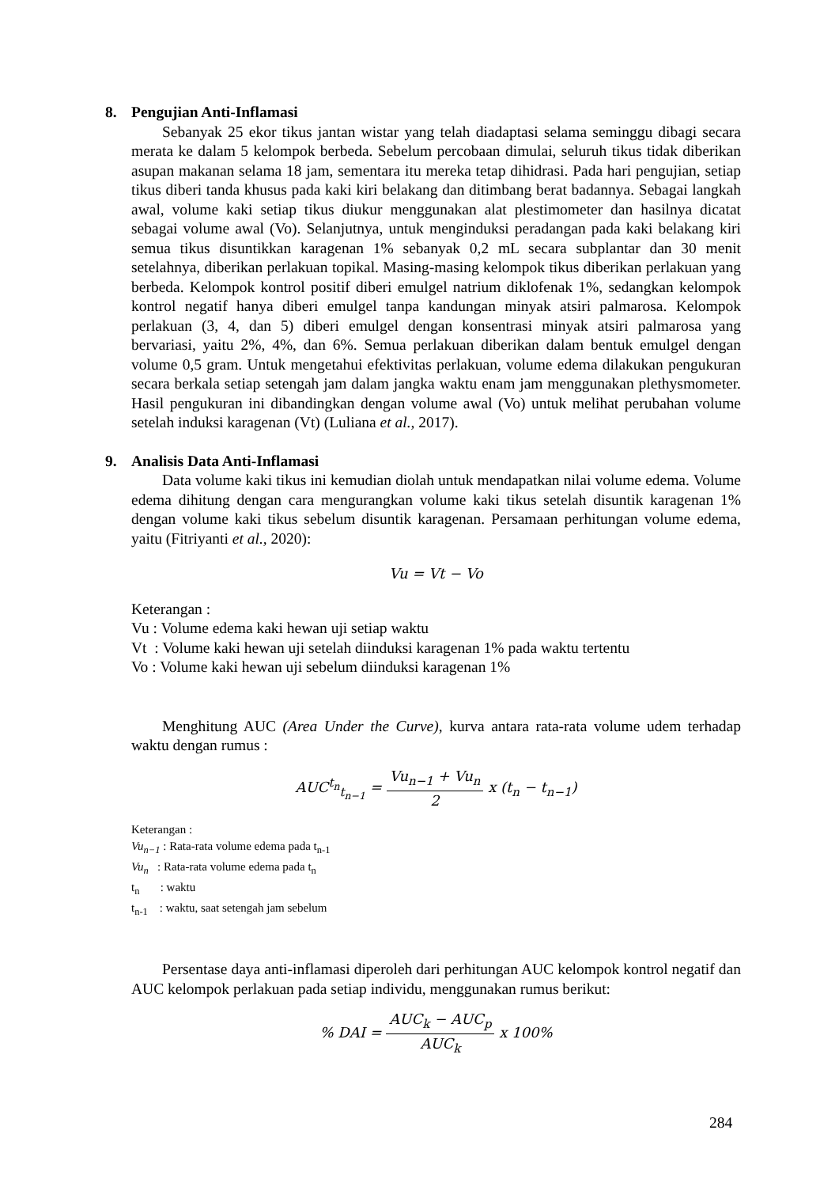8. Pengujian Anti-Inflamasi
Sebanyak 25 ekor tikus jantan wistar yang telah diadaptasi selama seminggu dibagi secara merata ke dalam 5 kelompok berbeda. Sebelum percobaan dimulai, seluruh tikus tidak diberikan asupan makanan selama 18 jam, sementara itu mereka tetap dihidrasi. Pada hari pengujian, setiap tikus diberi tanda khusus pada kaki kiri belakang dan ditimbang berat badannya. Sebagai langkah awal, volume kaki setiap tikus diukur menggunakan alat plestimometer dan hasilnya dicatat sebagai volume awal (Vo). Selanjutnya, untuk menginduksi peradangan pada kaki belakang kiri semua tikus disuntikkan karagenan 1% sebanyak 0,2 mL secara subplantar dan 30 menit setelahnya, diberikan perlakuan topikal. Masing-masing kelompok tikus diberikan perlakuan yang berbeda. Kelompok kontrol positif diberi emulgel natrium diklofenak 1%, sedangkan kelompok kontrol negatif hanya diberi emulgel tanpa kandungan minyak atsiri palmarosa. Kelompok perlakuan (3, 4, dan 5) diberi emulgel dengan konsentrasi minyak atsiri palmarosa yang bervariasi, yaitu 2%, 4%, dan 6%. Semua perlakuan diberikan dalam bentuk emulgel dengan volume 0,5 gram. Untuk mengetahui efektivitas perlakuan, volume edema dilakukan pengukuran secara berkala setiap setengah jam dalam jangka waktu enam jam menggunakan plethysmometer. Hasil pengukuran ini dibandingkan dengan volume awal (Vo) untuk melihat perubahan volume setelah induksi karagenan (Vt) (Luliana et al., 2017).
9. Analisis Data Anti-Inflamasi
Data volume kaki tikus ini kemudian diolah untuk mendapatkan nilai volume edema. Volume edema dihitung dengan cara mengurangkan volume kaki tikus setelah disuntik karagenan 1% dengan volume kaki tikus sebelum disuntik karagenan. Persamaan perhitungan volume edema, yaitu (Fitriyanti et al., 2020):
Vu = Vt − Vo
Keterangan :
Vu : Volume edema kaki hewan uji setiap waktu
Vt : Volume kaki hewan uji setelah diinduksi karagenan 1% pada waktu tertentu
Vo : Volume kaki hewan uji sebelum diinduksi karagenan 1%
Menghitung AUC (Area Under the Curve), kurva antara rata-rata volume udem terhadap waktu dengan rumus :
AUC<sup>t<sub>n</sub></sup><sub>t<sub>n−1</sub></sub> =
Vu<sub>n−1</sub> + Vu<sub>n</sub>
2
x (t<sub>n</sub> − t<sub>n−1</sub>)
Keterangan :
Vu<sub>n−1</sub> : Rata-rata volume edema pada t<sub>n-1</sub>
Vu<sub>n</sub> : Rata-rata volume edema pada t<sub>n</sub>
t<sub>n</sub> : waktu
t<sub>n-1</sub> : waktu, saat setengah jam sebelum
Persentase daya anti-inflamasi diperoleh dari perhitungan AUC kelompok kontrol negatif dan AUC kelompok perlakuan pada setiap individu, menggunakan rumus berikut:
% DAI =
AUC<sub>k</sub> − AUC<sub>p</sub>
AUC<sub>k</sub>
x 100%
284